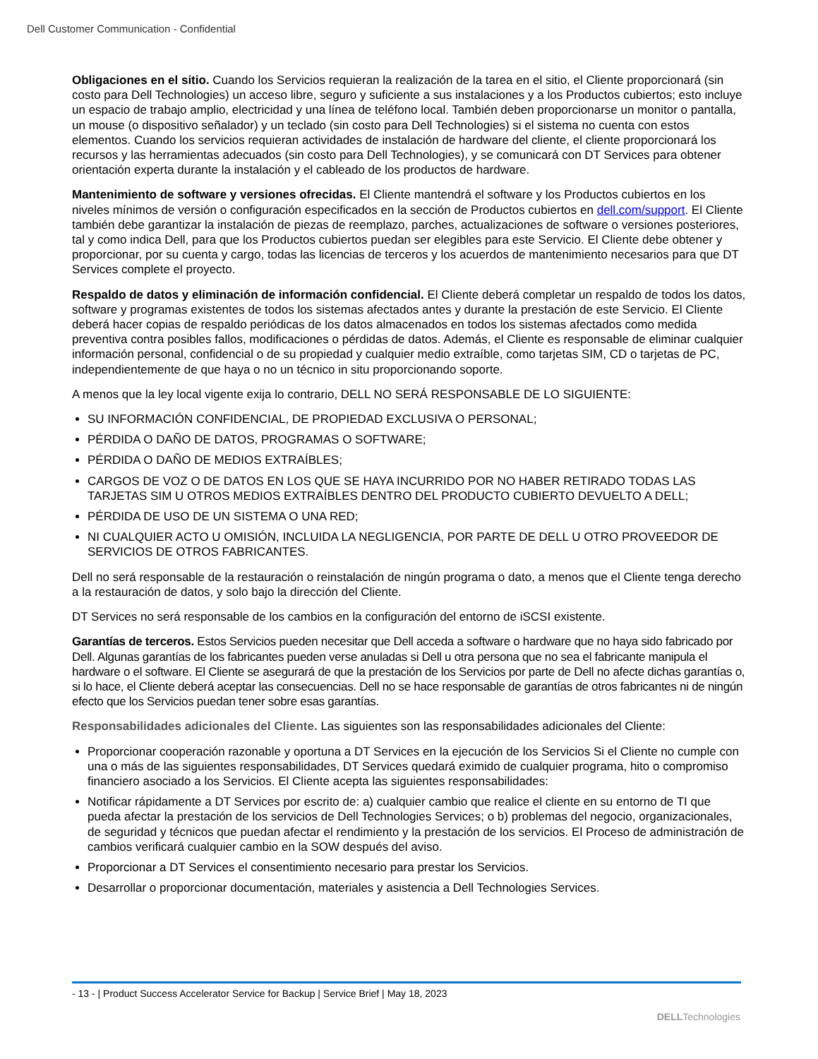Dell Customer Communication - Confidential
Obligaciones en el sitio. Cuando los Servicios requieran la realización de la tarea en el sitio, el Cliente proporcionará (sin costo para Dell Technologies) un acceso libre, seguro y suficiente a sus instalaciones y a los Productos cubiertos; esto incluye un espacio de trabajo amplio, electricidad y una línea de teléfono local. También deben proporcionarse un monitor o pantalla, un mouse (o dispositivo señalador) y un teclado (sin costo para Dell Technologies) si el sistema no cuenta con estos elementos. Cuando los servicios requieran actividades de instalación de hardware del cliente, el cliente proporcionará los recursos y las herramientas adecuados (sin costo para Dell Technologies), y se comunicará con DT Services para obtener orientación experta durante la instalación y el cableado de los productos de hardware.
Mantenimiento de software y versiones ofrecidas. El Cliente mantendrá el software y los Productos cubiertos en los niveles mínimos de versión o configuración especificados en la sección de Productos cubiertos en dell.com/support. El Cliente también debe garantizar la instalación de piezas de reemplazo, parches, actualizaciones de software o versiones posteriores, tal y como indica Dell, para que los Productos cubiertos puedan ser elegibles para este Servicio. El Cliente debe obtener y proporcionar, por su cuenta y cargo, todas las licencias de terceros y los acuerdos de mantenimiento necesarios para que DT Services complete el proyecto.
Respaldo de datos y eliminación de información confidencial. El Cliente deberá completar un respaldo de todos los datos, software y programas existentes de todos los sistemas afectados antes y durante la prestación de este Servicio. El Cliente deberá hacer copias de respaldo periódicas de los datos almacenados en todos los sistemas afectados como medida preventiva contra posibles fallos, modificaciones o pérdidas de datos. Además, el Cliente es responsable de eliminar cualquier información personal, confidencial o de su propiedad y cualquier medio extraíble, como tarjetas SIM, CD o tarjetas de PC, independientemente de que haya o no un técnico in situ proporcionando soporte.
A menos que la ley local vigente exija lo contrario, DELL NO SERÁ RESPONSABLE DE LO SIGUIENTE:
SU INFORMACIÓN CONFIDENCIAL, DE PROPIEDAD EXCLUSIVA O PERSONAL;
PÉRDIDA O DAÑO DE DATOS, PROGRAMAS O SOFTWARE;
PÉRDIDA O DAÑO DE MEDIOS EXTRAÍBLES;
CARGOS DE VOZ O DE DATOS EN LOS QUE SE HAYA INCURRIDO POR NO HABER RETIRADO TODAS LAS TARJETAS SIM U OTROS MEDIOS EXTRAÍBLES DENTRO DEL PRODUCTO CUBIERTO DEVUELTO A DELL;
PÉRDIDA DE USO DE UN SISTEMA O UNA RED;
NI CUALQUIER ACTO U OMISIÓN, INCLUIDA LA NEGLIGENCIA, POR PARTE DE DELL U OTRO PROVEEDOR DE SERVICIOS DE OTROS FABRICANTES.
Dell no será responsable de la restauración o reinstalación de ningún programa o dato, a menos que el Cliente tenga derecho a la restauración de datos, y solo bajo la dirección del Cliente.
DT Services no será responsable de los cambios en la configuración del entorno de iSCSI existente.
Garantías de terceros. Estos Servicios pueden necesitar que Dell acceda a software o hardware que no haya sido fabricado por Dell. Algunas garantías de los fabricantes pueden verse anuladas si Dell u otra persona que no sea el fabricante manipula el hardware o el software. El Cliente se asegurará de que la prestación de los Servicios por parte de Dell no afecte dichas garantías o, si lo hace, el Cliente deberá aceptar las consecuencias. Dell no se hace responsable de garantías de otros fabricantes ni de ningún efecto que los Servicios puedan tener sobre esas garantías.
Responsabilidades adicionales del Cliente. Las siguientes son las responsabilidades adicionales del Cliente:
Proporcionar cooperación razonable y oportuna a DT Services en la ejecución de los Servicios Si el Cliente no cumple con una o más de las siguientes responsabilidades, DT Services quedará eximido de cualquier programa, hito o compromiso financiero asociado a los Servicios. El Cliente acepta las siguientes responsabilidades:
Notificar rápidamente a DT Services por escrito de: a) cualquier cambio que realice el cliente en su entorno de TI que pueda afectar la prestación de los servicios de Dell Technologies Services; o b) problemas del negocio, organizacionales, de seguridad y técnicos que puedan afectar el rendimiento y la prestación de los servicios. El Proceso de administración de cambios verificará cualquier cambio en la SOW después del aviso.
Proporcionar a DT Services el consentimiento necesario para prestar los Servicios.
Desarrollar o proporcionar documentación, materiales y asistencia a Dell Technologies Services.
- 13 - | Product Success Accelerator Service for Backup | Service Brief | May 18, 2023
DELLTechnologies